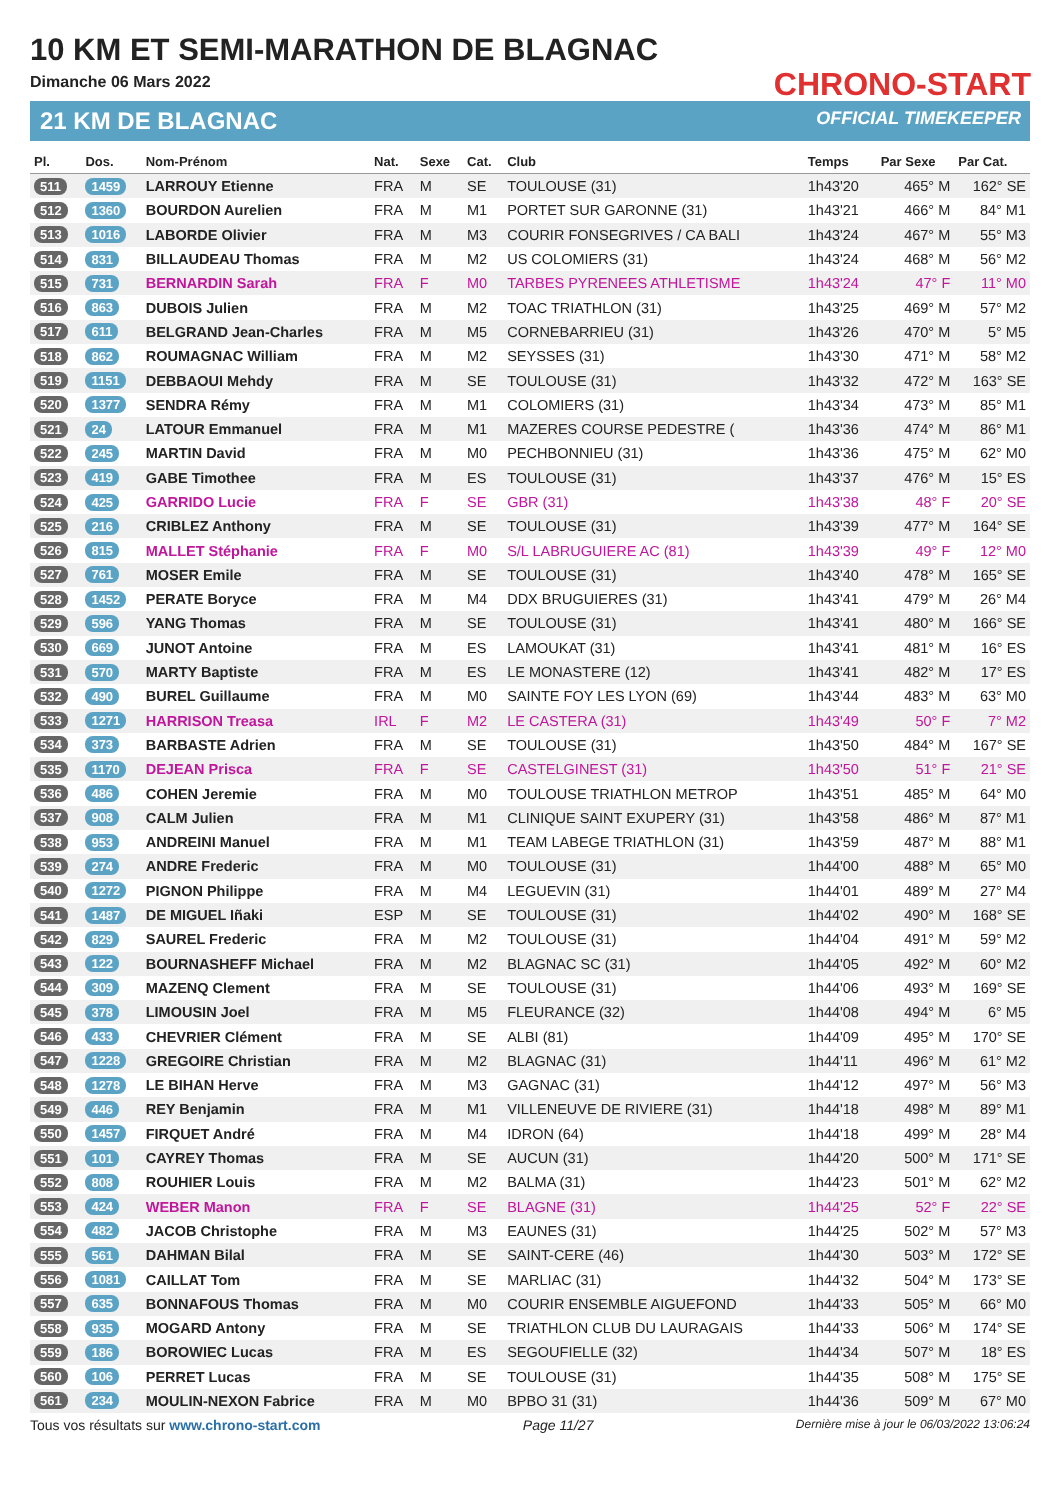10 KM ET SEMI-MARATHON DE BLAGNAC
Dimanche 06 Mars 2022
21 KM DE BLAGNAC
CHRONO-START
OFFICIAL TIMEKEEPER
| Pl. | Dos. | Nom-Prénom | Nat. | Sexe | Cat. | Club | Temps | Par Sexe | Par Cat. |
| --- | --- | --- | --- | --- | --- | --- | --- | --- | --- |
| 511 | 1459 | LARROUY Etienne | FRA | M | SE | TOULOUSE (31) | 1h43'20 | 465° M | 162° SE |
| 512 | 1360 | BOURDON Aurelien | FRA | M | M1 | PORTET SUR GARONNE (31) | 1h43'21 | 466° M | 84° M1 |
| 513 | 1016 | LABORDE Olivier | FRA | M | M3 | COURIR FONSEGRIVES / CA BALI | 1h43'24 | 467° M | 55° M3 |
| 514 | 831 | BILLAUDEAU Thomas | FRA | M | M2 | US COLOMIERS (31) | 1h43'24 | 468° M | 56° M2 |
| 515 | 731 | BERNARDIN Sarah | FRA | F | M0 | TARBES PYRENEES ATHLETISME | 1h43'24 | 47° F | 11° M0 |
| 516 | 863 | DUBOIS Julien | FRA | M | M2 | TOAC TRIATHLON (31) | 1h43'25 | 469° M | 57° M2 |
| 517 | 611 | BELGRAND Jean-Charles | FRA | M | M5 | CORNEBARRIEU (31) | 1h43'26 | 470° M | 5° M5 |
| 518 | 862 | ROUMAGNAC William | FRA | M | M2 | SEYSSES (31) | 1h43'30 | 471° M | 58° M2 |
| 519 | 1151 | DEBBAOUI Mehdy | FRA | M | SE | TOULOUSE (31) | 1h43'32 | 472° M | 163° SE |
| 520 | 1377 | SENDRA Rémy | FRA | M | M1 | COLOMIERS (31) | 1h43'34 | 473° M | 85° M1 |
| 521 | 24 | LATOUR Emmanuel | FRA | M | M1 | MAZERES COURSE PEDESTRE ( | 1h43'36 | 474° M | 86° M1 |
| 522 | 245 | MARTIN David | FRA | M | M0 | PECHBONNIEU (31) | 1h43'36 | 475° M | 62° M0 |
| 523 | 419 | GABE Timothee | FRA | M | ES | TOULOUSE (31) | 1h43'37 | 476° M | 15° ES |
| 524 | 425 | GARRIDO Lucie | FRA | F | SE | GBR (31) | 1h43'38 | 48° F | 20° SE |
| 525 | 216 | CRIBLEZ Anthony | FRA | M | SE | TOULOUSE (31) | 1h43'39 | 477° M | 164° SE |
| 526 | 815 | MALLET Stéphanie | FRA | F | M0 | S/L LABRUGUIERE AC (81) | 1h43'39 | 49° F | 12° M0 |
| 527 | 761 | MOSER Emile | FRA | M | SE | TOULOUSE (31) | 1h43'40 | 478° M | 165° SE |
| 528 | 1452 | PERATE Boryce | FRA | M | M4 | DDX BRUGUIERES (31) | 1h43'41 | 479° M | 26° M4 |
| 529 | 596 | YANG Thomas | FRA | M | SE | TOULOUSE (31) | 1h43'41 | 480° M | 166° SE |
| 530 | 669 | JUNOT Antoine | FRA | M | ES | LAMOUKAT (31) | 1h43'41 | 481° M | 16° ES |
| 531 | 570 | MARTY Baptiste | FRA | M | ES | LE MONASTERE (12) | 1h43'41 | 482° M | 17° ES |
| 532 | 490 | BUREL Guillaume | FRA | M | M0 | SAINTE FOY LES LYON (69) | 1h43'44 | 483° M | 63° M0 |
| 533 | 1271 | HARRISON Treasa | IRL | F | M2 | LE CASTERA (31) | 1h43'49 | 50° F | 7° M2 |
| 534 | 373 | BARBASTE Adrien | FRA | M | SE | TOULOUSE (31) | 1h43'50 | 484° M | 167° SE |
| 535 | 1170 | DEJEAN Prisca | FRA | F | SE | CASTELGINEST (31) | 1h43'50 | 51° F | 21° SE |
| 536 | 486 | COHEN Jeremie | FRA | M | M0 | TOULOUSE TRIATHLON METROP | 1h43'51 | 485° M | 64° M0 |
| 537 | 908 | CALM Julien | FRA | M | M1 | CLINIQUE SAINT EXUPERY (31) | 1h43'58 | 486° M | 87° M1 |
| 538 | 953 | ANDREINI Manuel | FRA | M | M1 | TEAM LABEGE TRIATHLON (31) | 1h43'59 | 487° M | 88° M1 |
| 539 | 274 | ANDRE Frederic | FRA | M | M0 | TOULOUSE (31) | 1h44'00 | 488° M | 65° M0 |
| 540 | 1272 | PIGNON Philippe | FRA | M | M4 | LEGUEVIN (31) | 1h44'01 | 489° M | 27° M4 |
| 541 | 1487 | DE MIGUEL Iñaki | ESP | M | SE | TOULOUSE (31) | 1h44'02 | 490° M | 168° SE |
| 542 | 829 | SAUREL Frederic | FRA | M | M2 | TOULOUSE (31) | 1h44'04 | 491° M | 59° M2 |
| 543 | 122 | BOURNASHEFF Michael | FRA | M | M2 | BLAGNAC SC (31) | 1h44'05 | 492° M | 60° M2 |
| 544 | 309 | MAZENQ Clement | FRA | M | SE | TOULOUSE (31) | 1h44'06 | 493° M | 169° SE |
| 545 | 378 | LIMOUSIN Joel | FRA | M | M5 | FLEURANCE (32) | 1h44'08 | 494° M | 6° M5 |
| 546 | 433 | CHEVRIER Clément | FRA | M | SE | ALBI (81) | 1h44'09 | 495° M | 170° SE |
| 547 | 1228 | GREGOIRE Christian | FRA | M | M2 | BLAGNAC (31) | 1h44'11 | 496° M | 61° M2 |
| 548 | 1278 | LE BIHAN Herve | FRA | M | M3 | GAGNAC (31) | 1h44'12 | 497° M | 56° M3 |
| 549 | 446 | REY Benjamin | FRA | M | M1 | VILLENEUVE DE RIVIERE (31) | 1h44'18 | 498° M | 89° M1 |
| 550 | 1457 | FIRQUET André | FRA | M | M4 | IDRON (64) | 1h44'18 | 499° M | 28° M4 |
| 551 | 101 | CAYREY Thomas | FRA | M | SE | AUCUN (31) | 1h44'20 | 500° M | 171° SE |
| 552 | 808 | ROUHIER Louis | FRA | M | M2 | BALMA (31) | 1h44'23 | 501° M | 62° M2 |
| 553 | 424 | WEBER Manon | FRA | F | SE | BLAGNE (31) | 1h44'25 | 52° F | 22° SE |
| 554 | 482 | JACOB Christophe | FRA | M | M3 | EAUNES (31) | 1h44'25 | 502° M | 57° M3 |
| 555 | 561 | DAHMAN Bilal | FRA | M | SE | SAINT-CERE (46) | 1h44'30 | 503° M | 172° SE |
| 556 | 1081 | CAILLAT Tom | FRA | M | SE | MARLIAC (31) | 1h44'32 | 504° M | 173° SE |
| 557 | 635 | BONNAFOUS Thomas | FRA | M | M0 | COURIR ENSEMBLE AIGUEFOND | 1h44'33 | 505° M | 66° M0 |
| 558 | 935 | MOGARD Antony | FRA | M | SE | TRIATHLON CLUB DU LAURAGAIS | 1h44'33 | 506° M | 174° SE |
| 559 | 186 | BOROWIEC Lucas | FRA | M | ES | SEGOUFIELLE (32) | 1h44'34 | 507° M | 18° ES |
| 560 | 106 | PERRET Lucas | FRA | M | SE | TOULOUSE (31) | 1h44'35 | 508° M | 175° SE |
| 561 | 234 | MOULIN-NEXON Fabrice | FRA | M | M0 | BPBO 31 (31) | 1h44'36 | 509° M | 67° M0 |
Tous vos résultats sur www.chrono-start.com Page 11/27 Dernière mise à jour le 06/03/2022 13:06:24